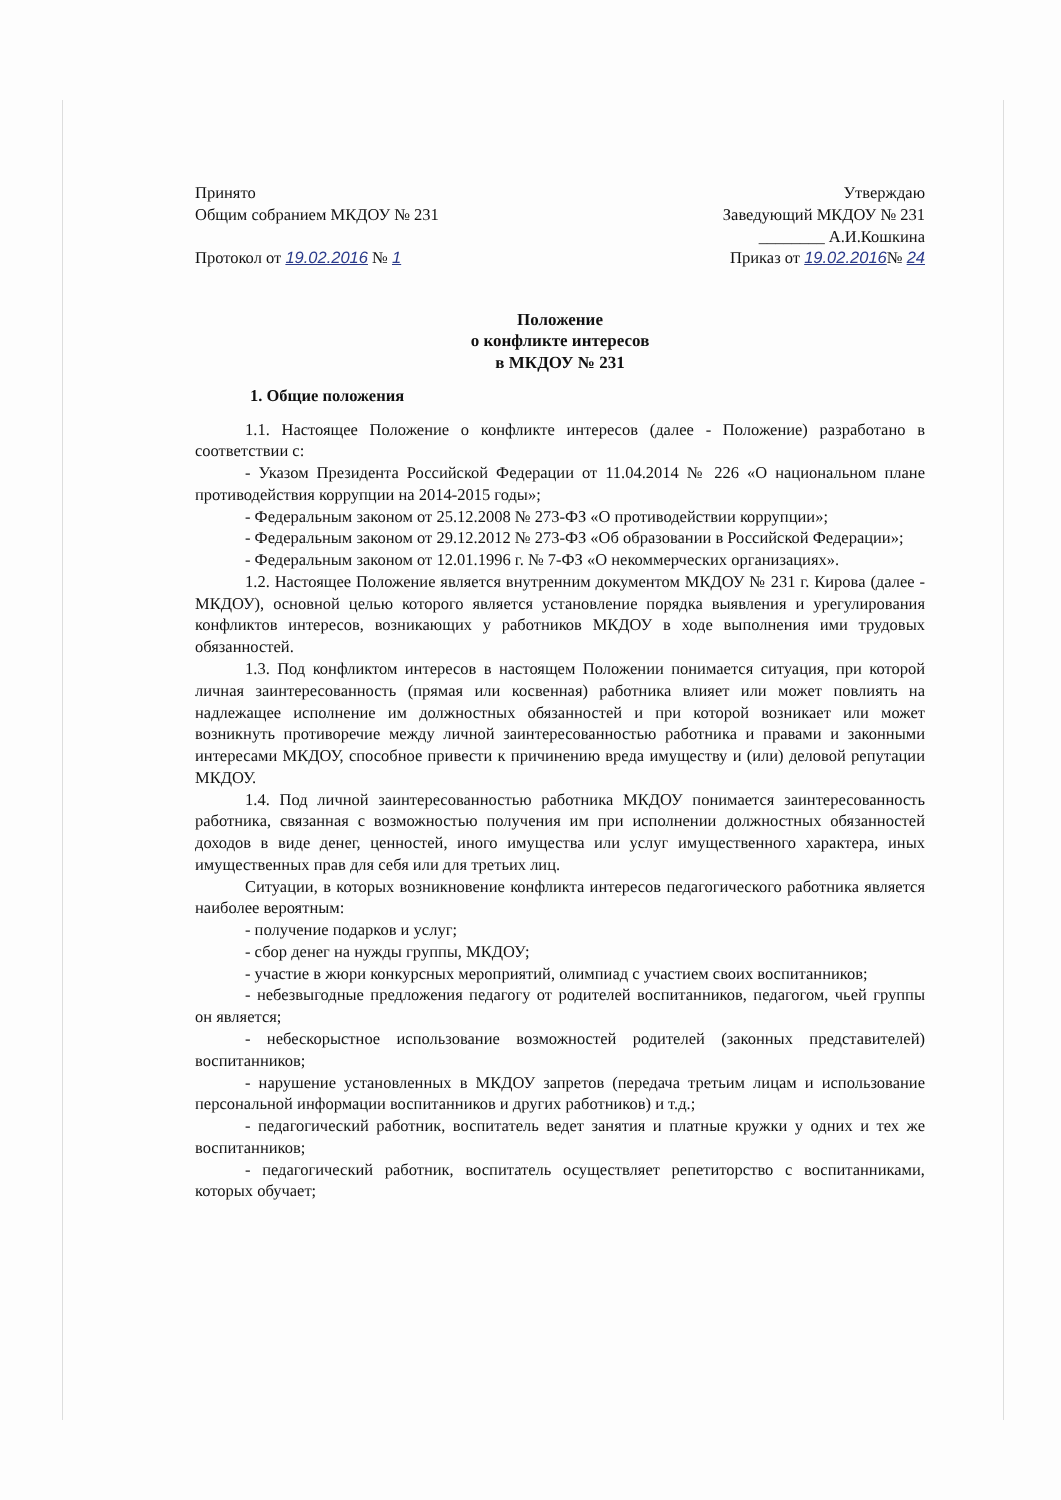Принято
Общим собранием МКДОУ № 231
Протокол от 19.02.2016 № 1
Утверждаю
Заведующий МКДОУ № 231
________ А.И.Кошкина
Приказ от 19.02.2016№ 24
Положение
о конфликте интересов
в МКДОУ № 231
1. Общие положения
1.1. Настоящее Положение о конфликте интересов (далее - Положение) разработано в соответствии с:
- Указом Президента Российской Федерации от 11.04.2014 № 226 «О национальном плане противодействия коррупции на 2014-2015 годы»;
- Федеральным законом от 25.12.2008 № 273-ФЗ «О противодействии коррупции»;
- Федеральным законом от 29.12.2012 № 273-ФЗ «Об образовании в Российской Федерации»;
- Федеральным законом от 12.01.1996 г. № 7-ФЗ «О некоммерческих организациях».
1.2. Настоящее Положение является внутренним документом МКДОУ № 231 г. Кирова (далее - МКДОУ), основной целью которого является установление порядка выявления и урегулирования конфликтов интересов, возникающих у работников МКДОУ в ходе выполнения ими трудовых обязанностей.
1.3. Под конфликтом интересов в настоящем Положении понимается ситуация, при которой личная заинтересованность (прямая или косвенная) работника влияет или может повлиять на надлежащее исполнение им должностных обязанностей и при которой возникает или может возникнуть противоречие между личной заинтересованностью работника и правами и законными интересами МКДОУ, способное привести к причинению вреда имуществу и (или) деловой репутации МКДОУ.
1.4. Под личной заинтересованностью работника МКДОУ понимается заинтересованность работника, связанная с возможностью получения им при исполнении должностных обязанностей доходов в виде денег, ценностей, иного имущества или услуг имущественного характера, иных имущественных прав для себя или для третьих лиц.
Ситуации, в которых возникновение конфликта интересов педагогического работника является наиболее вероятным:
- получение подарков и услуг;
- сбор денег на нужды группы, МКДОУ;
- участие в жюри конкурсных мероприятий, олимпиад с участием своих воспитанников;
- небезвыгодные предложения педагогу от родителей воспитанников, педагогом, чьей группы он является;
- небескорыстное использование возможностей родителей (законных представителей) воспитанников;
- нарушение установленных в МКДОУ запретов (передача третьим лицам и использование персональной информации воспитанников и других работников) и т.д.;
- педагогический работник, воспитатель ведет занятия и платные кружки у одних и тех же воспитанников;
- педагогический работник, воспитатель осуществляет репетиторство с воспитанниками, которых обучает;